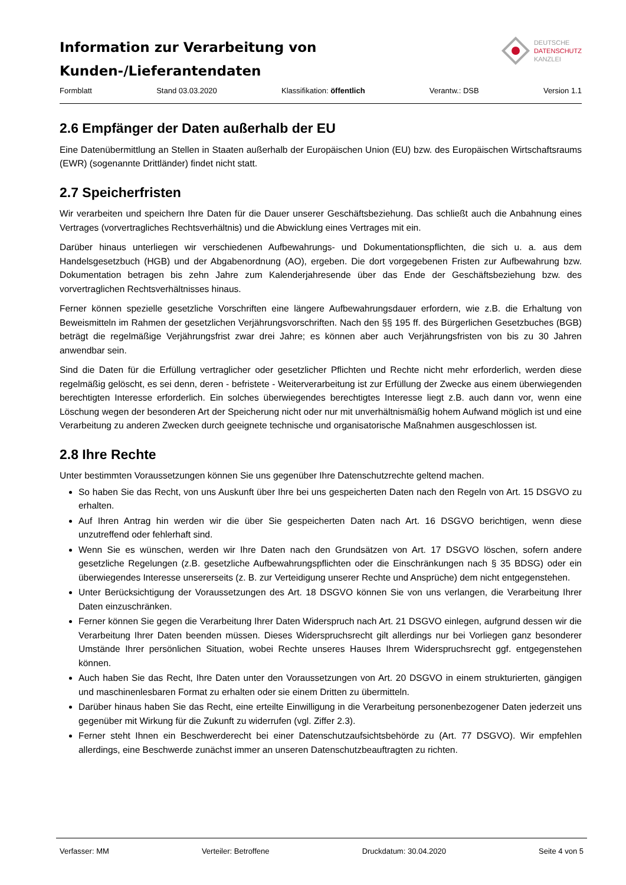Information zur Verarbeitung von
Kunden-/Lieferantendaten
DEUTSCHE
DATENSCHUTZ
KANZLEI
Formblatt Stand 03.03.2020 Klassifikation: öffentlich Verantw.: DSB Version 1.1
2.6 Empfänger der Daten außerhalb der EU
Eine Datenübermittlung an Stellen in Staaten außerhalb der Europäischen Union (EU) bzw. des Europäischen Wirtschaftsraums (EWR) (sogenannte Drittländer) findet nicht statt.
2.7 Speicherfristen
Wir verarbeiten und speichern Ihre Daten für die Dauer unserer Geschäftsbeziehung. Das schließt auch die Anbahnung eines Vertrages (vorvertragliches Rechtsverhältnis) und die Abwicklung eines Vertrages mit ein.
Darüber hinaus unterliegen wir verschiedenen Aufbewahrungs- und Dokumentationspflichten, die sich u. a. aus dem Handelsgesetzbuch (HGB) und der Abgabenordnung (AO), ergeben. Die dort vorgegebenen Fristen zur Aufbewahrung bzw. Dokumentation betragen bis zehn Jahre zum Kalenderjahresende über das Ende der Geschäftsbeziehung bzw. des vorvertraglichen Rechtsverhältnisses hinaus.
Ferner können spezielle gesetzliche Vorschriften eine längere Aufbewahrungsdauer erfordern, wie z.B. die Erhaltung von Beweismitteln im Rahmen der gesetzlichen Verjährungsvorschriften. Nach den §§ 195 ff. des Bürgerlichen Gesetzbuches (BGB) beträgt die regelmäßige Verjährungsfrist zwar drei Jahre; es können aber auch Verjährungsfristen von bis zu 30 Jahren anwendbar sein.
Sind die Daten für die Erfüllung vertraglicher oder gesetzlicher Pflichten und Rechte nicht mehr erforderlich, werden diese regelmäßig gelöscht, es sei denn, deren - befristete - Weiterverarbeitung ist zur Erfüllung der Zwecke aus einem überwiegenden berechtigten Interesse erforderlich. Ein solches überwiegendes berechtigtes Interesse liegt z.B. auch dann vor, wenn eine Löschung wegen der besonderen Art der Speicherung nicht oder nur mit unverhältnismäßig hohem Aufwand möglich ist und eine Verarbeitung zu anderen Zwecken durch geeignete technische und organisatorische Maßnahmen ausgeschlossen ist.
2.8 Ihre Rechte
Unter bestimmten Voraussetzungen können Sie uns gegenüber Ihre Datenschutzrechte geltend machen.
So haben Sie das Recht, von uns Auskunft über Ihre bei uns gespeicherten Daten nach den Regeln von Art. 15 DSGVO zu erhalten.
Auf Ihren Antrag hin werden wir die über Sie gespeicherten Daten nach Art. 16 DSGVO berichtigen, wenn diese unzutreffend oder fehlerhaft sind.
Wenn Sie es wünschen, werden wir Ihre Daten nach den Grundsätzen von Art. 17 DSGVO löschen, sofern andere gesetzliche Regelungen (z.B. gesetzliche Aufbewahrungspflichten oder die Einschränkungen nach § 35 BDSG) oder ein überwiegendes Interesse unsererseits (z. B. zur Verteidigung unserer Rechte und Ansprüche) dem nicht entgegenstehen.
Unter Berücksichtigung der Voraussetzungen des Art. 18 DSGVO können Sie von uns verlangen, die Verarbeitung Ihrer Daten einzuschränken.
Ferner können Sie gegen die Verarbeitung Ihrer Daten Widerspruch nach Art. 21 DSGVO einlegen, aufgrund dessen wir die Verarbeitung Ihrer Daten beenden müssen. Dieses Widerspruchsrecht gilt allerdings nur bei Vorliegen ganz besonderer Umstände Ihrer persönlichen Situation, wobei Rechte unseres Hauses Ihrem Widerspruchsrecht ggf. entgegenstehen können.
Auch haben Sie das Recht, Ihre Daten unter den Voraussetzungen von Art. 20 DSGVO in einem strukturierten, gängigen und maschinenlesbaren Format zu erhalten oder sie einem Dritten zu übermitteln.
Darüber hinaus haben Sie das Recht, eine erteilte Einwilligung in die Verarbeitung personenbezogener Daten jederzeit uns gegenüber mit Wirkung für die Zukunft zu widerrufen (vgl. Ziffer 2.3).
Ferner steht Ihnen ein Beschwerderecht bei einer Datenschutzaufsichtsbehörde zu (Art. 77 DSGVO). Wir empfehlen allerdings, eine Beschwerde zunächst immer an unseren Datenschutzbeauftragten zu richten.
Verfasser: MM Verteiler: Betroffene Druckdatum: 30.04.2020 Seite 4 von 5